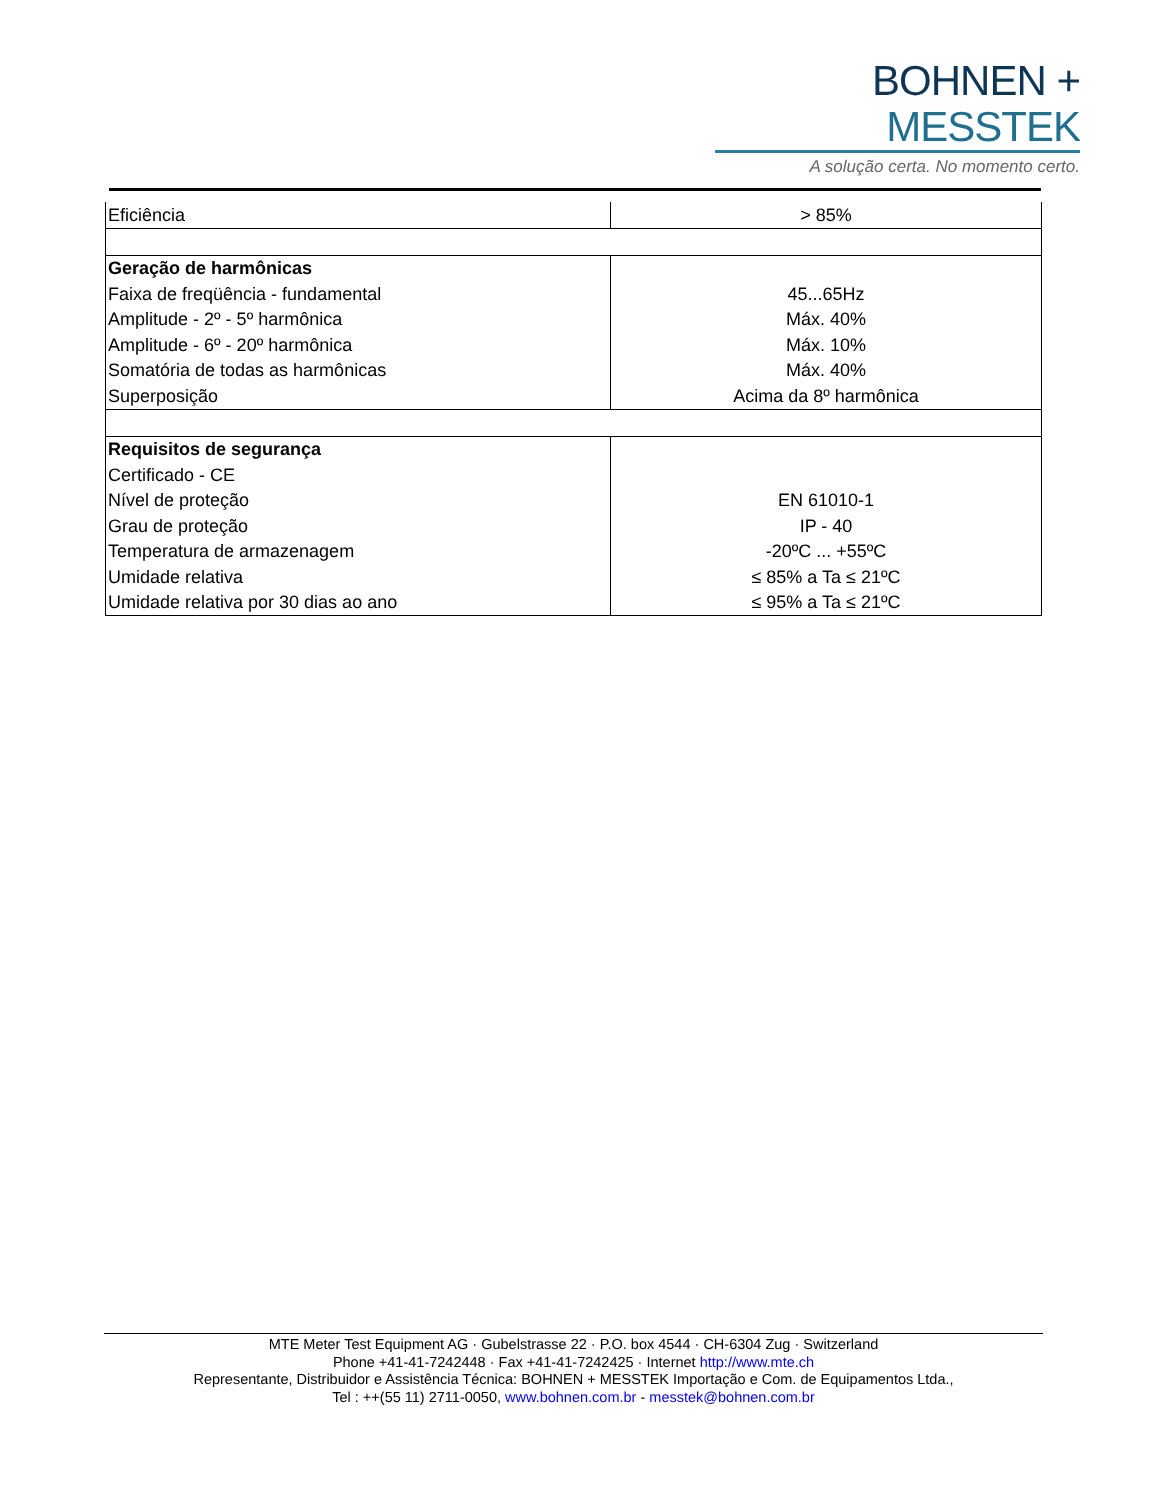BOHNEN + MESSTEK
A solução certa. No momento certo.
| Eficiência | > 85% |
| Geração de harmônicas | |
| Faixa de freqüência - fundamental | 45...65Hz |
| Amplitude - 2º - 5º harmônica | Máx. 40% |
| Amplitude - 6º - 20º harmônica | Máx. 10% |
| Somatória de todas as harmônicas | Máx. 40% |
| Superposição | Acima da 8º harmônica |
| Requisitos de segurança | |
| Certificado - CE | |
| Nível de proteção | EN 61010-1 |
| Grau de proteção | IP - 40 |
| Temperatura de armazenagem | -20ºC ... +55ºC |
| Umidade relativa | ≤ 85% a Ta ≤ 21ºC |
| Umidade relativa por 30 dias ao ano | ≤ 95% a Ta ≤ 21ºC |
MTE Meter Test Equipment AG · Gubelstrasse 22 · P.O. box 4544 · CH-6304 Zug · Switzerland
Phone +41-41-7242448 · Fax +41-41-7242425 · Internet http://www.mte.ch
Representante, Distribuidor e Assistência Técnica: BOHNEN + MESSTEK Importação e Com. de Equipamentos Ltda.,
Tel : ++(55 11) 2711-0050, www.bohnen.com.br - messtek@bohnen.com.br